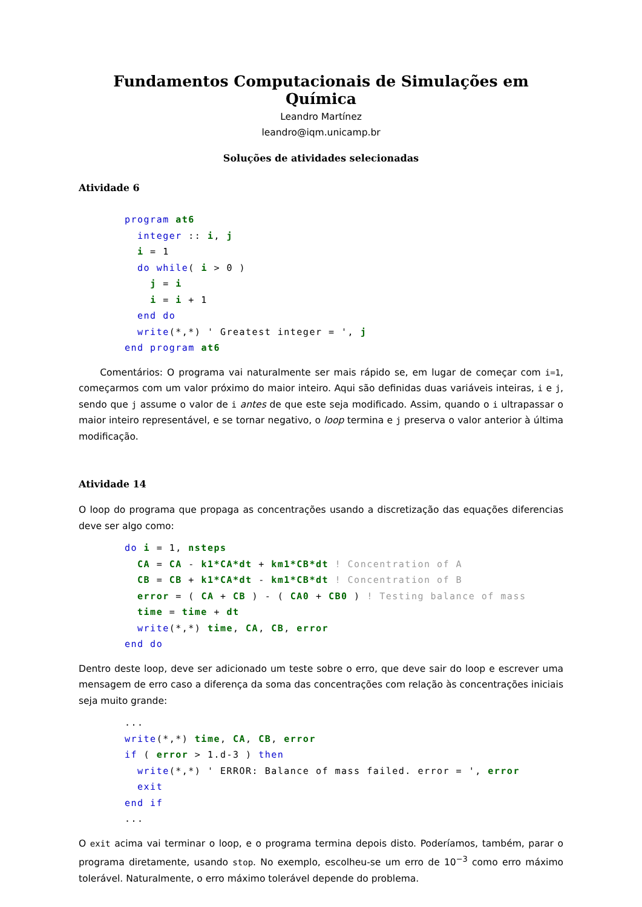Fundamentos Computacionais de Simulações em Química
Leandro Martínez
leandro@iqm.unicamp.br
Soluções de atividades selecionadas
Atividade 6
program at6
  integer :: i, j
  i = 1
  do while( i > 0 )
    j = i
    i = i + 1
  end do
  write(*,*) ' Greatest integer = ', j
end program at6
Comentários: O programa vai naturalmente ser mais rápido se, em lugar de começar com i=1, começarmos com um valor próximo do maior inteiro. Aqui são definidas duas variáveis inteiras, i e j, sendo que j assume o valor de i antes de que este seja modificado. Assim, quando o i ultrapassar o maior inteiro representável, e se tornar negativo, o loop termina e j preserva o valor anterior à última modificação.
Atividade 14
O loop do programa que propaga as concentrações usando a discretização das equações diferencias deve ser algo como:
do i = 1, nsteps
  CA = CA - k1*CA*dt + km1*CB*dt ! Concentration of A
  CB = CB + k1*CA*dt - km1*CB*dt ! Concentration of B
  error = ( CA + CB ) - ( CA0 + CB0 ) ! Testing balance of mass
  time = time + dt
  write(*,*) time, CA, CB, error
end do
Dentro deste loop, deve ser adicionado um teste sobre o erro, que deve sair do loop e escrever uma mensagem de erro caso a diferença da soma das concentrações com relação às concentrações iniciais seja muito grande:
...
write(*,*) time, CA, CB, error
if ( error > 1.d-3 ) then
  write(*,*) ' ERROR: Balance of mass failed. error = ', error
  exit
end if
...
O exit acima vai terminar o loop, e o programa termina depois disto. Poderíamos, também, parar o programa diretamente, usando stop. No exemplo, escolheu-se um erro de 10<sup>−3</sup> como erro máximo tolerável. Naturalmente, o erro máximo tolerável depende do problema.